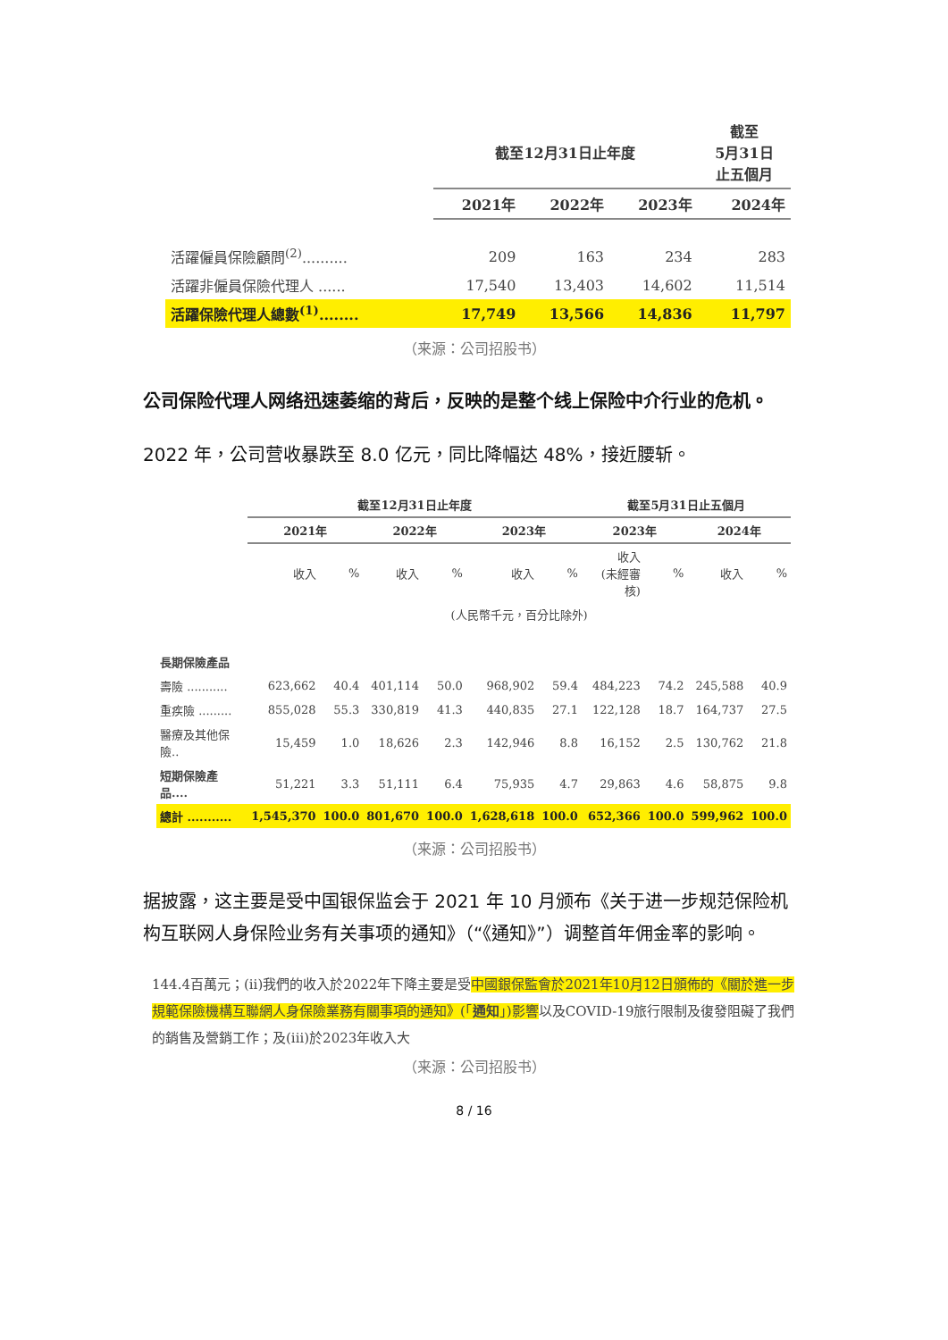| | 截至12月31日止年度 | | | 截至 5月31日 止五個月 |
| --- | --- | --- | --- | --- |
| | 2021年 | 2022年 | 2023年 | 2024年 |
| 活躍僱員保險顧問<sup>(2)</sup>.......... | 209 | 163 | 234 | 283 |
| 活躍非僱員保險代理人 ...... | 17,540 | 13,403 | 14,602 | 11,514 |
| 活躍保險代理人總數<sup>(1)</sup>........ | 17,749 | 13,566 | 14,836 | 11,797 |
（来源：公司招股书）
公司保险代理人网络迅速萎缩的背后，反映的是整个线上保险中介行业的危机。
2022 年，公司营收暴跌至 8.0 亿元，同比降幅达 48%，接近腰斩。
| | 截至12月31日止年度 | | | | | | 截至5月31日止五個月 | | | |
| --- | --- | --- | --- | --- | --- | --- | --- | --- | --- | --- |
| | 2021年 | | 2022年 | | 2023年 | | 2023年 | | 2024年 | |
| | 收入 | % | 收入 | % | 收入 | % | 收入 (未經審核) | % | 收入 | % |
| | (人民幣千元，百分比除外) | | | | | | | | | |
| 長期保險產品 | | | | | | | | | | |
| 壽險 ........... | 623,662 | 40.4 | 401,114 | 50.0 | 968,902 | 59.4 | 484,223 | 74.2 | 245,588 | 40.9 |
| 重疾險 ......... | 855,028 | 55.3 | 330,819 | 41.3 | 440,835 | 27.1 | 122,128 | 18.7 | 164,737 | 27.5 |
| 醫療及其他保險.. | 15,459 | 1.0 | 18,626 | 2.3 | 142,946 | 8.8 | 16,152 | 2.5 | 130,762 | 21.8 |
| 短期保險產品.... | 51,221 | 3.3 | 51,111 | 6.4 | 75,935 | 4.7 | 29,863 | 4.6 | 58,875 | 9.8 |
| 總計 ........... | 1,545,370 | 100.0 | 801,670 | 100.0 | 1,628,618 | 100.0 | 652,366 | 100.0 | 599,962 | 100.0 |
（来源：公司招股书）
据披露，这主要是受中国银保监会于 2021 年 10 月颁布《关于进一步规范保险机构互联网人身保险业务有关事项的通知》（“《通知》”）调整首年佣金率的影响。
144.4百萬元；(ii)我們的收入於2022年下降主要是受中國銀保監會於2021年10月12日頒佈的《關於進一步規範保險機構互聯網人身保險業務有關事項的通知》(「通知」)影響以及COVID-19旅行限制及復發阻礙了我們的銷售及營銷工作；及(iii)於2023年收入大
（来源：公司招股书）
8 / 16